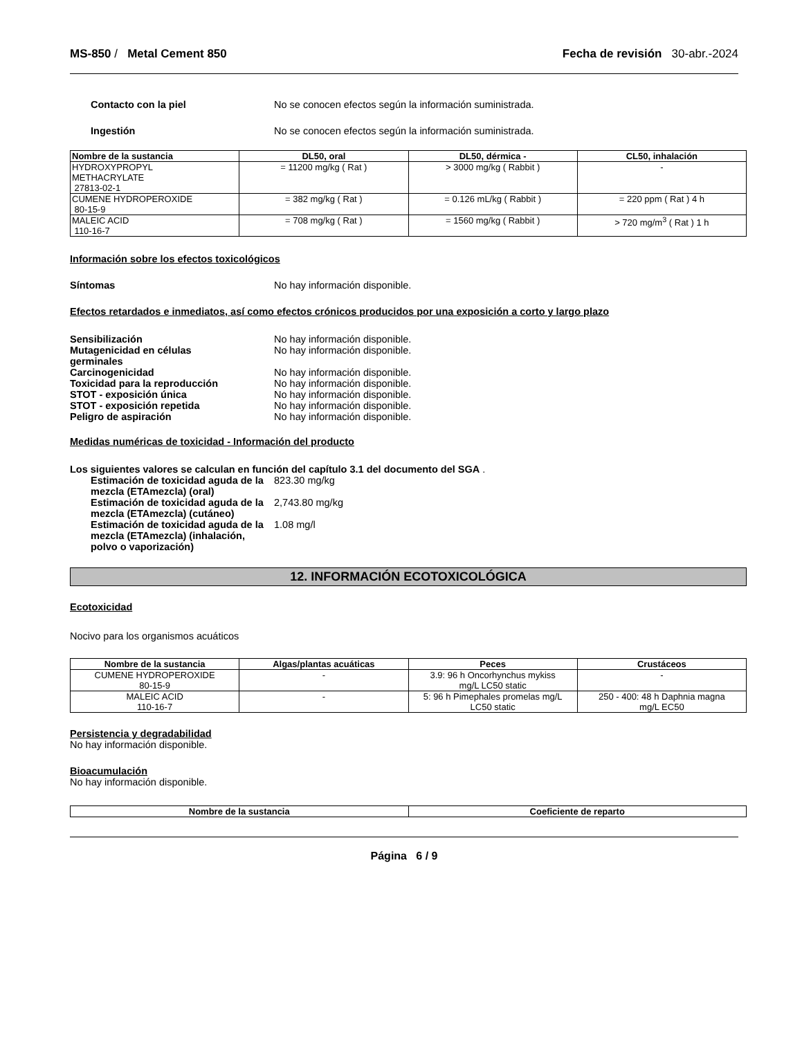MS-850 / Metal Cement 850 Fecha de revisión 30-abr.-2024
Contacto con la piel No se conocen efectos según la información suministrada.
Ingestión No se conocen efectos según la información suministrada.
| Nombre de la sustancia | DL50, oral | DL50, dérmica - | CL50, inhalación |
| --- | --- | --- | --- |
| HYDROXYPROPYL METHACRYLATE 27813-02-1 | = 11200 mg/kg ( Rat ) | > 3000 mg/kg ( Rabbit ) | - |
| CUMENE HYDROPEROXIDE 80-15-9 | = 382 mg/kg ( Rat ) | = 0.126 mL/kg ( Rabbit ) | = 220 ppm ( Rat ) 4 h |
| MALEIC ACID 110-16-7 | = 708 mg/kg ( Rat ) | = 1560 mg/kg ( Rabbit ) | > 720 mg/m<sup>3</sup> ( Rat ) 1 h |
Información sobre los efectos toxicológicos
Síntomas No hay información disponible.
Efectos retardados e inmediatos, así como efectos crónicos producidos por una exposición a corto y largo plazo
Sensibilización No hay información disponible.
Mutagenicidad en células
germinales No hay información disponible.
Carcinogenicidad No hay información disponible.
Toxicidad para la reproducción No hay información disponible.
STOT - exposición única No hay información disponible.
STOT - exposición repetida No hay información disponible.
Peligro de aspiración No hay información disponible.
Medidas numéricas de toxicidad - Información del producto
Los siguientes valores se calculan en función del capítulo 3.1 del documento del SGA .
Estimación de toxicidad aguda de la mezcla (ETAmezcla) (oral) 823.30 mg/kg
Estimación de toxicidad aguda de la mezcla (ETAmezcla) (cutáneo) 2,743.80 mg/kg
Estimación de toxicidad aguda de la mezcla (ETAmezcla) (inhalación, polvo o vaporización) 1.08 mg/l
12. INFORMACIÓN ECOTOXICOLÓGICA
Ecotoxicidad
Nocivo para los organismos acuáticos
| Nombre de la sustancia | Algas/plantas acuáticas | Peces | Crustáceos |
| --- | --- | --- | --- |
| CUMENE HYDROPEROXIDE 80-15-9 | - | 3.9: 96 h Oncorhynchus mykiss mg/L LC50 static | - |
| MALEIC ACID 110-16-7 | - | 5: 96 h Pimephales promelas mg/L LC50 static | 250 - 400: 48 h Daphnia magna mg/L EC50 |
Persistencia y degradabilidad
No hay información disponible.
Bioacumulación
No hay información disponible.
| Nombre de la sustancia | Coeficiente de reparto |
| --- | --- |
Página 6 / 9